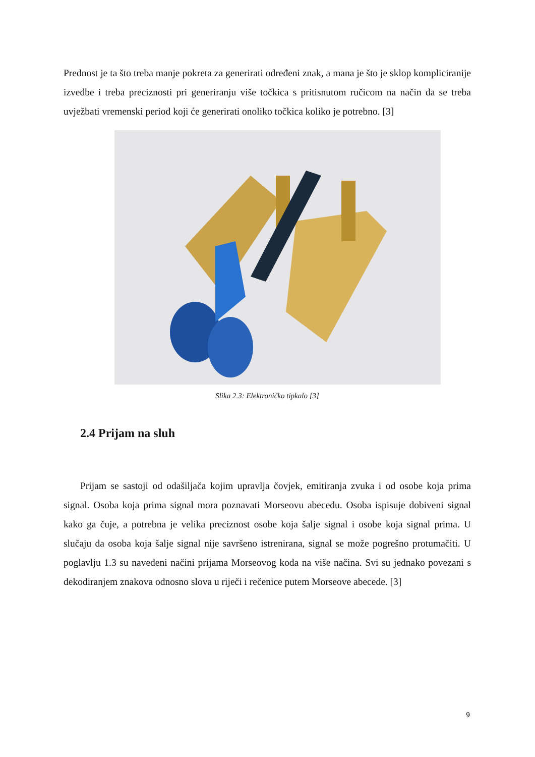Prednost je ta što treba manje pokreta za generirati određeni znak, a mana je što je sklop kompliciranije izvedbe i treba preciznosti pri generiranju više točkica s pritisnutom ručicom na način da se treba uvježbati vremenski period koji će generirati onoliko točkica koliko je potrebno. [3]
Slika 2.3: Elektroničko tipkalo [3]
2.4 Prijam na sluh
Prijam se sastoji od odašiljača kojim upravlja čovjek, emitiranja zvuka i od osobe koja prima signal. Osoba koja prima signal mora poznavati Morseovu abecedu. Osoba ispisuje dobiveni signal kako ga čuje, a potrebna je velika preciznost osobe koja šalje signal i osobe koja signal prima. U slučaju da osoba koja šalje signal nije savršeno istrenirana, signal se može pogrešno protumačiti. U poglavlju 1.3 su navedeni načini prijama Morseovog koda na više načina. Svi su jednako povezani s dekodiranjem znakova odnosno slova u riječi i rečenice putem Morseove abecede. [3]
9